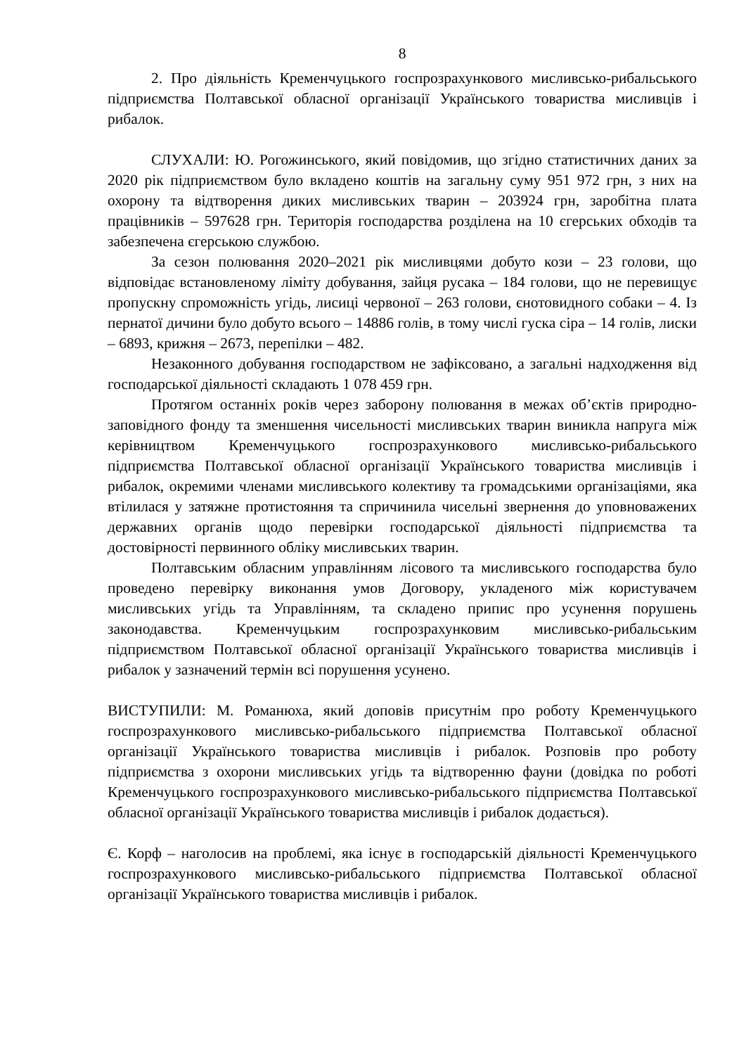8
2. Про діяльність Кременчуцького госпрозрахункового мисливсько-рибальського підприємства Полтавської обласної організації Українського товариства мисливців і рибалок.
СЛУХАЛИ: Ю. Рогожинського, який повідомив, що згідно статистичних даних за 2020 рік підприємством було вкладено коштів на загальну суму 951 972 грн, з них на охорону та відтворення диких мисливських тварин – 203924 грн, заробітна плата працівників – 597628 грн. Територія господарства розділена на 10 єгерських обходів та забезпечена єгерською службою.
За сезон полювання 2020–2021 рік мисливцями добуто кози – 23 голови, що відповідає встановленому ліміту добування, зайця русака – 184 голови, що не перевищує пропускну спроможність угідь, лисиці червоної – 263 голови, єнотовидного собаки – 4. Із пернатої дичини було добуто всього – 14886 голів, в тому числі гуска сіра – 14 голів, лиски – 6893, крижня – 2673, перепілки – 482.
Незаконного добування господарством не зафіксовано, а загальні надходження від господарської діяльності складають 1 078 459 грн.
Протягом останніх років через заборону полювання в межах об’єктів природно-заповідного фонду та зменшення чисельності мисливських тварин виникла напруга між керівництвом Кременчуцького госпрозрахункового мисливсько-рибальського підприємства Полтавської обласної організації Українського товариства мисливців і рибалок, окремими членами мисливського колективу та громадськими організаціями, яка втілилася у затяжне протистояння та спричинила чисельні звернення до уповноважених державних органів щодо перевірки господарської діяльності підприємства та достовірності первинного обліку мисливських тварин.
Полтавським обласним управлінням лісового та мисливського господарства було проведено перевірку виконання умов Договору, укладеного між користувачем мисливських угідь та Управлінням, та складено припис про усунення порушень законодавства. Кременчуцьким госпрозрахунковим мисливсько-рибальським підприємством Полтавської обласної організації Українського товариства мисливців і рибалок у зазначений термін всі порушення усунено.
ВИСТУПИЛИ: М. Романюха, який доповів присутнім про роботу Кременчуцького госпрозрахункового мисливсько-рибальського підприємства Полтавської обласної організації Українського товариства мисливців і рибалок. Розповів про роботу підприємства з охорони мисливських угідь та відтворенню фауни (довідка по роботі Кременчуцького госпрозрахункового мисливсько-рибальського підприємства Полтавської обласної організації Українського товариства мисливців і рибалок додається).
Є. Корф – наголосив на проблемі, яка існує в господарській діяльності Кременчуцького госпрозрахункового мисливсько-рибальського підприємства Полтавської обласної організації Українського товариства мисливців і рибалок.